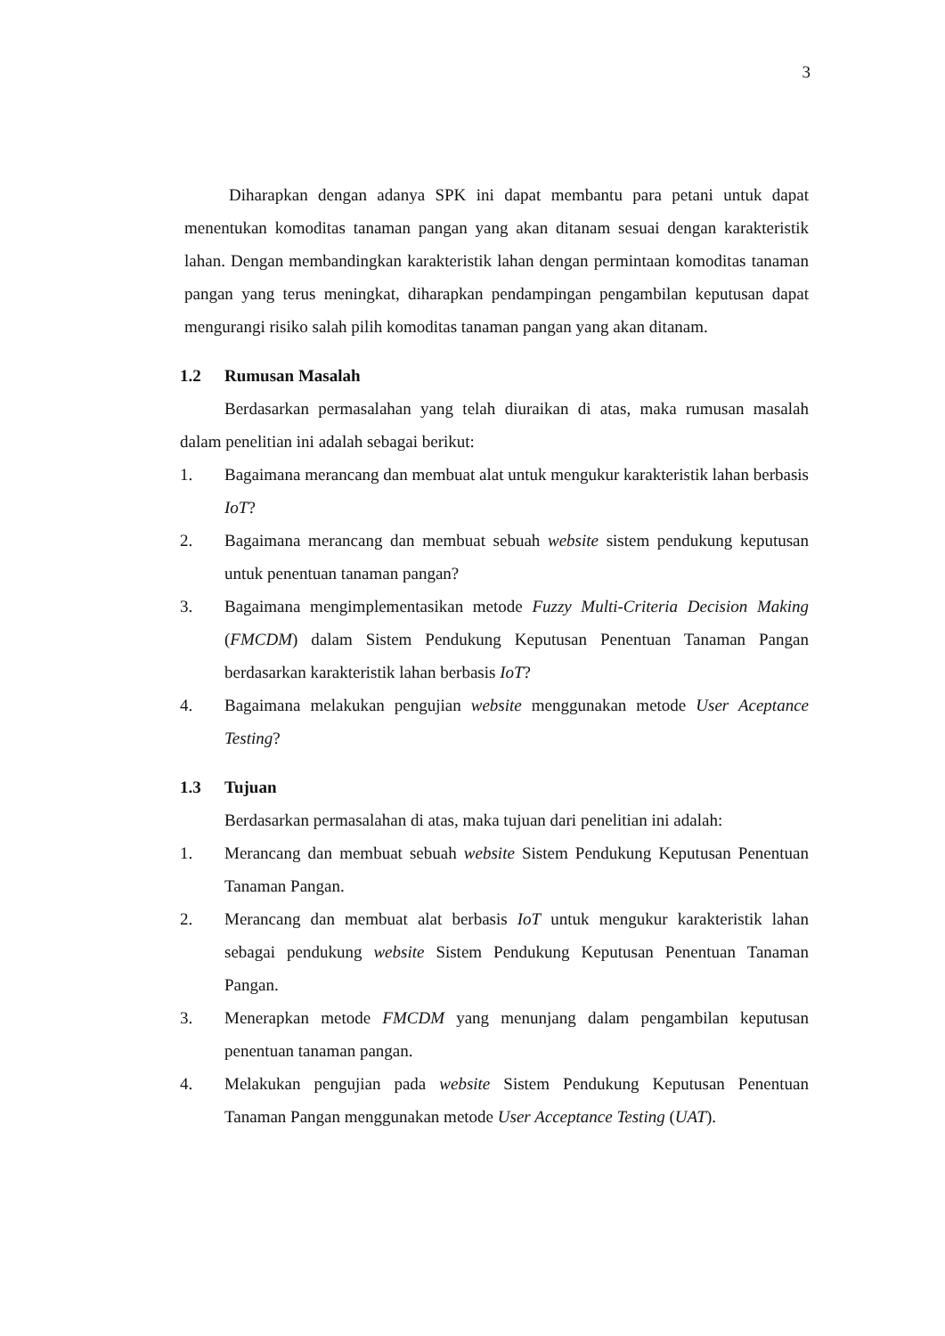3
Diharapkan dengan adanya SPK ini dapat membantu para petani untuk dapat menentukan komoditas tanaman pangan yang akan ditanam sesuai dengan karakteristik lahan. Dengan membandingkan karakteristik lahan dengan permintaan komoditas tanaman pangan yang terus meningkat, diharapkan pendampingan pengambilan keputusan dapat mengurangi risiko salah pilih komoditas tanaman pangan yang akan ditanam.
1.2 Rumusan Masalah
Berdasarkan permasalahan yang telah diuraikan di atas, maka rumusan masalah dalam penelitian ini adalah sebagai berikut:
1. Bagaimana merancang dan membuat alat untuk mengukur karakteristik lahan berbasis IoT?
2. Bagaimana merancang dan membuat sebuah website sistem pendukung keputusan untuk penentuan tanaman pangan?
3. Bagaimana mengimplementasikan metode Fuzzy Multi-Criteria Decision Making (FMCDM) dalam Sistem Pendukung Keputusan Penentuan Tanaman Pangan berdasarkan karakteristik lahan berbasis IoT?
4. Bagaimana melakukan pengujian website menggunakan metode User Aceptance Testing?
1.3 Tujuan
Berdasarkan permasalahan di atas, maka tujuan dari penelitian ini adalah:
1. Merancang dan membuat sebuah website Sistem Pendukung Keputusan Penentuan Tanaman Pangan.
2. Merancang dan membuat alat berbasis IoT untuk mengukur karakteristik lahan sebagai pendukung website Sistem Pendukung Keputusan Penentuan Tanaman Pangan.
3. Menerapkan metode FMCDM yang menunjang dalam pengambilan keputusan penentuan tanaman pangan.
4. Melakukan pengujian pada website Sistem Pendukung Keputusan Penentuan Tanaman Pangan menggunakan metode User Acceptance Testing (UAT).